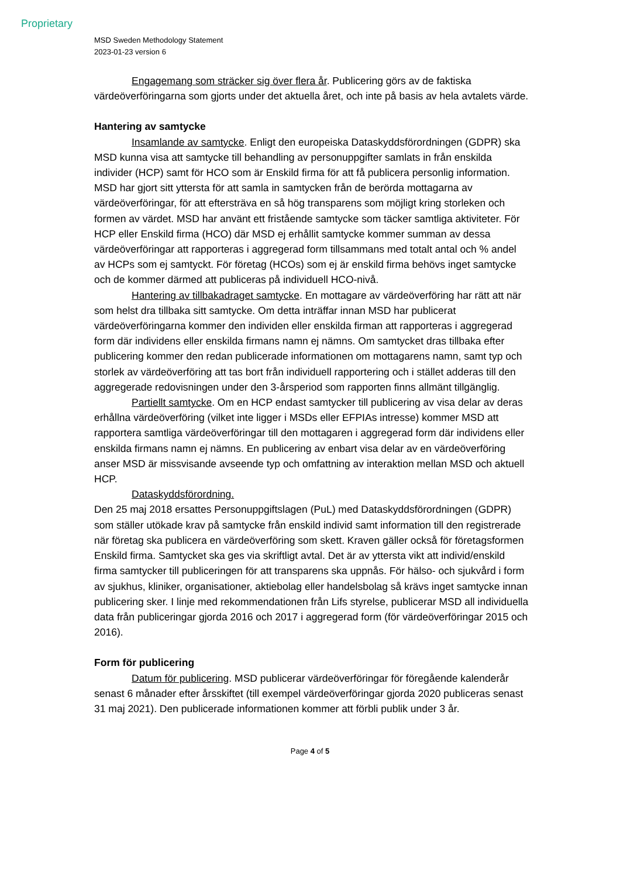Proprietary
MSD Sweden Methodology Statement
2023-01-23 version 6
Engagemang som sträcker sig över flera år. Publicering görs av de faktiska värdeöverföringarna som gjorts under det aktuella året, och inte på basis av hela avtalets värde.
Hantering av samtycke
Insamlande av samtycke. Enligt den europeiska Dataskyddsförordningen (GDPR) ska MSD kunna visa att samtycke till behandling av personuppgifter samlats in från enskilda individer (HCP) samt för HCO som är Enskild firma för att få publicera personlig information. MSD har gjort sitt yttersta för att samla in samtycken från de berörda mottagarna av värdeöverföringar, för att eftersträva en så hög transparens som möjligt kring storleken och formen av värdet. MSD har använt ett fristående samtycke som täcker samtliga aktiviteter. För HCP eller Enskild firma (HCO) där MSD ej erhållit samtycke kommer summan av dessa värdeöverföringar att rapporteras i aggregerad form tillsammans med totalt antal och % andel av HCPs som ej samtyckt. För företag (HCOs) som ej är enskild firma behövs inget samtycke och de kommer därmed att publiceras på individuell HCO-nivå.
Hantering av tillbakadraget samtycke. En mottagare av värdeöverföring har rätt att när som helst dra tillbaka sitt samtycke. Om detta inträffar innan MSD har publicerat värdeöverföringarna kommer den individen eller enskilda firman att rapporteras i aggregerad form där individens eller enskilda firmans namn ej nämns. Om samtycket dras tillbaka efter publicering kommer den redan publicerade informationen om mottagarens namn, samt typ och storlek av värdeöverföring att tas bort från individuell rapportering och i stället adderas till den aggregerade redovisningen under den 3-årsperiod som rapporten finns allmänt tillgänglig.
Partiellt samtycke. Om en HCP endast samtycker till publicering av visa delar av deras erhållna värdeöverföring (vilket inte ligger i MSDs eller EFPIAs intresse) kommer MSD att rapportera samtliga värdeöverföringar till den mottagaren i aggregerad form där individens eller enskilda firmans namn ej nämns. En publicering av enbart visa delar av en värdeöverföring anser MSD är missvisande avseende typ och omfattning av interaktion mellan MSD och aktuell HCP.
Dataskyddsförordning.
Den 25 maj 2018 ersattes Personuppgiftslagen (PuL) med Dataskyddsförordningen (GDPR) som ställer utökade krav på samtycke från enskild individ samt information till den registrerade när företag ska publicera en värdeöverföring som skett. Kraven gäller också för företagsformen Enskild firma. Samtycket ska ges via skriftligt avtal. Det är av yttersta vikt att individ/enskild firma samtycker till publiceringen för att transparens ska uppnås. För hälso- och sjukvård i form av sjukhus, kliniker, organisationer, aktiebolag eller handelsbolag så krävs inget samtycke innan publicering sker. I linje med rekommendationen från Lifs styrelse, publicerar MSD all individuella data från publiceringar gjorda 2016 och 2017 i aggregerad form (för värdeöverföringar 2015 och 2016).
Form för publicering
Datum för publicering. MSD publicerar värdeöverföringar för föregående kalenderår senast 6 månader efter årsskiftet (till exempel värdeöverföringar gjorda 2020 publiceras senast 31 maj 2021). Den publicerade informationen kommer att förbli publik under 3 år.
Page 4 of 5